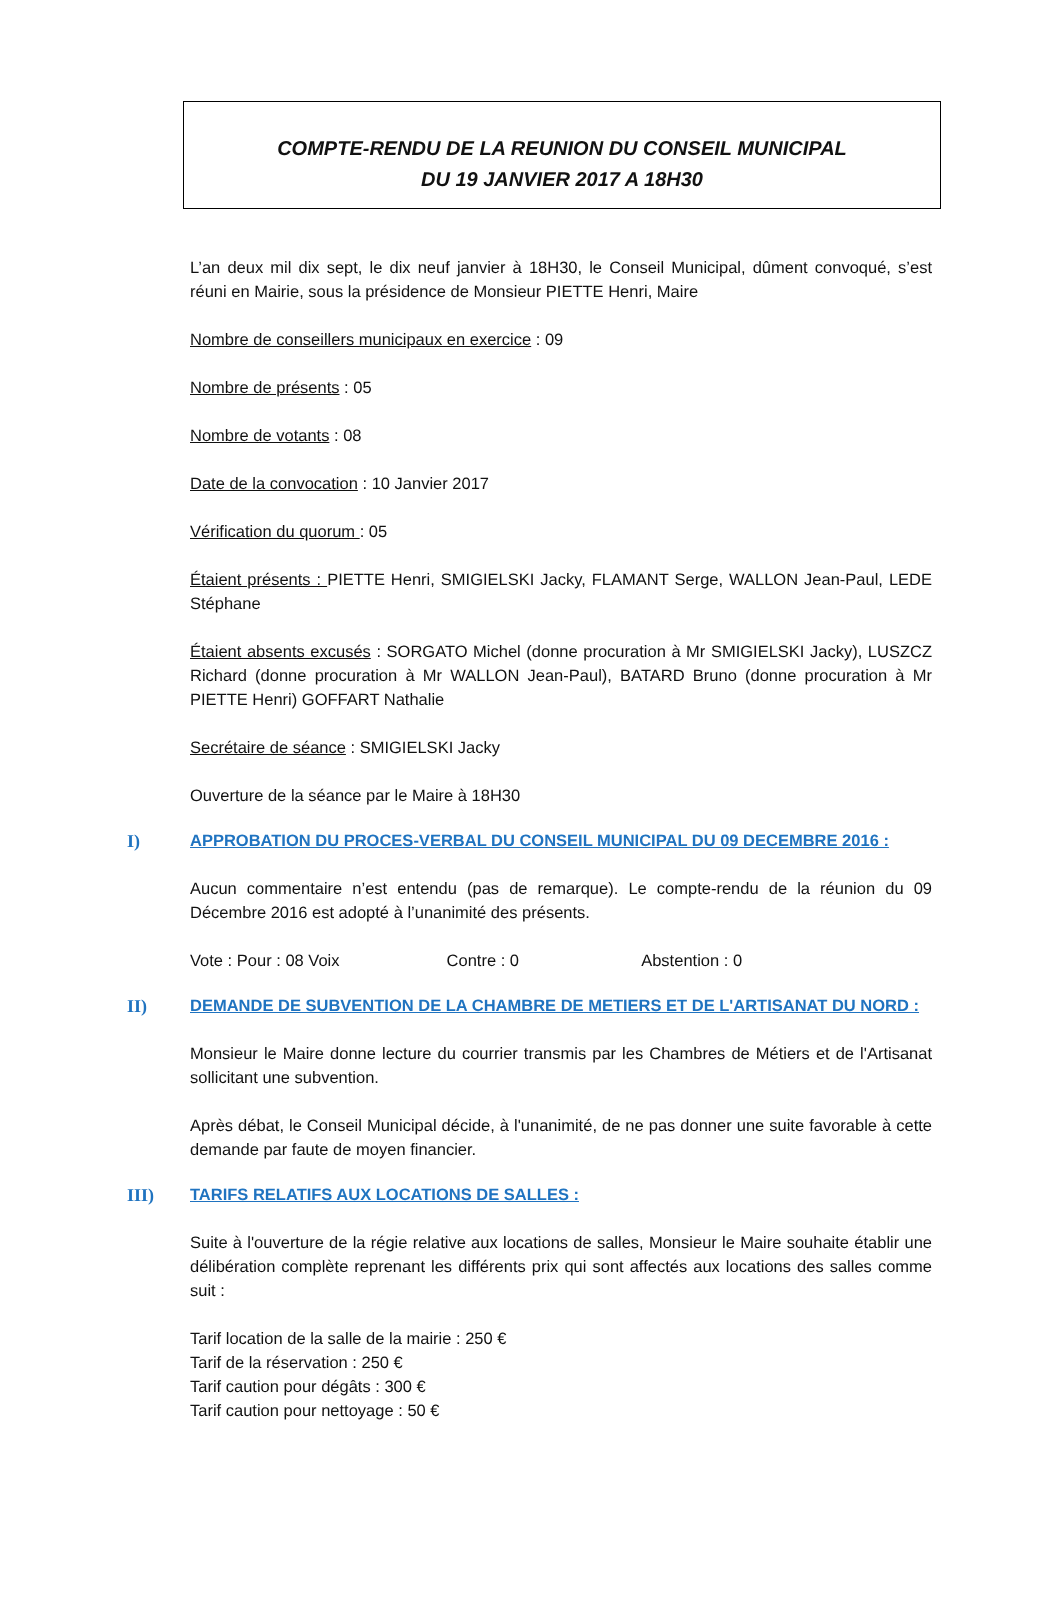COMPTE-RENDU DE LA REUNION DU CONSEIL MUNICIPAL
DU 19 JANVIER 2017 A 18H30
L’an deux mil dix sept, le dix neuf janvier à 18H30, le Conseil Municipal, dûment convoqué, s’est réuni en Mairie, sous la présidence de Monsieur PIETTE Henri, Maire
Nombre de conseillers municipaux en exercice : 09
Nombre de présents : 05
Nombre de votants : 08
Date de la convocation : 10 Janvier 2017
Vérification du quorum : 05
Étaient présents : PIETTE Henri, SMIGIELSKI Jacky, FLAMANT Serge, WALLON Jean-Paul, LEDE Stéphane
Étaient absents excusés : SORGATO Michel (donne procuration à Mr SMIGIELSKI Jacky), LUSZCZ Richard (donne procuration à Mr WALLON Jean-Paul), BATARD Bruno (donne procuration à Mr PIETTE Henri) GOFFART Nathalie
Secrétaire de séance : SMIGIELSKI Jacky
Ouverture de la séance par le Maire à 18H30
I) APPROBATION DU PROCES-VERBAL DU CONSEIL MUNICIPAL DU 09 DECEMBRE 2016 :
Aucun commentaire n’est entendu (pas de remarque). Le compte-rendu de la réunion du 09 Décembre 2016 est adopté à l’unanimité des présents.
Vote : Pour : 08 Voix Contre : 0 Abstention : 0
II) DEMANDE DE SUBVENTION DE LA CHAMBRE DE METIERS ET DE L'ARTISANAT DU NORD :
Monsieur le Maire donne lecture du courrier transmis par les Chambres de Métiers et de l'Artisanat sollicitant une subvention.
Après débat, le Conseil Municipal décide, à l'unanimité, de ne pas donner une suite favorable à cette demande par faute de moyen financier.
III) TARIFS RELATIFS AUX LOCATIONS DE SALLES :
Suite à l'ouverture de la régie relative aux locations de salles, Monsieur le Maire souhaite établir une délibération complète reprenant les différents prix qui sont affectés aux locations des salles comme suit :
Tarif location de la salle de la mairie : 250 €
Tarif de la réservation : 250 €
Tarif caution pour dégâts : 300 €
Tarif caution pour nettoyage : 50 €